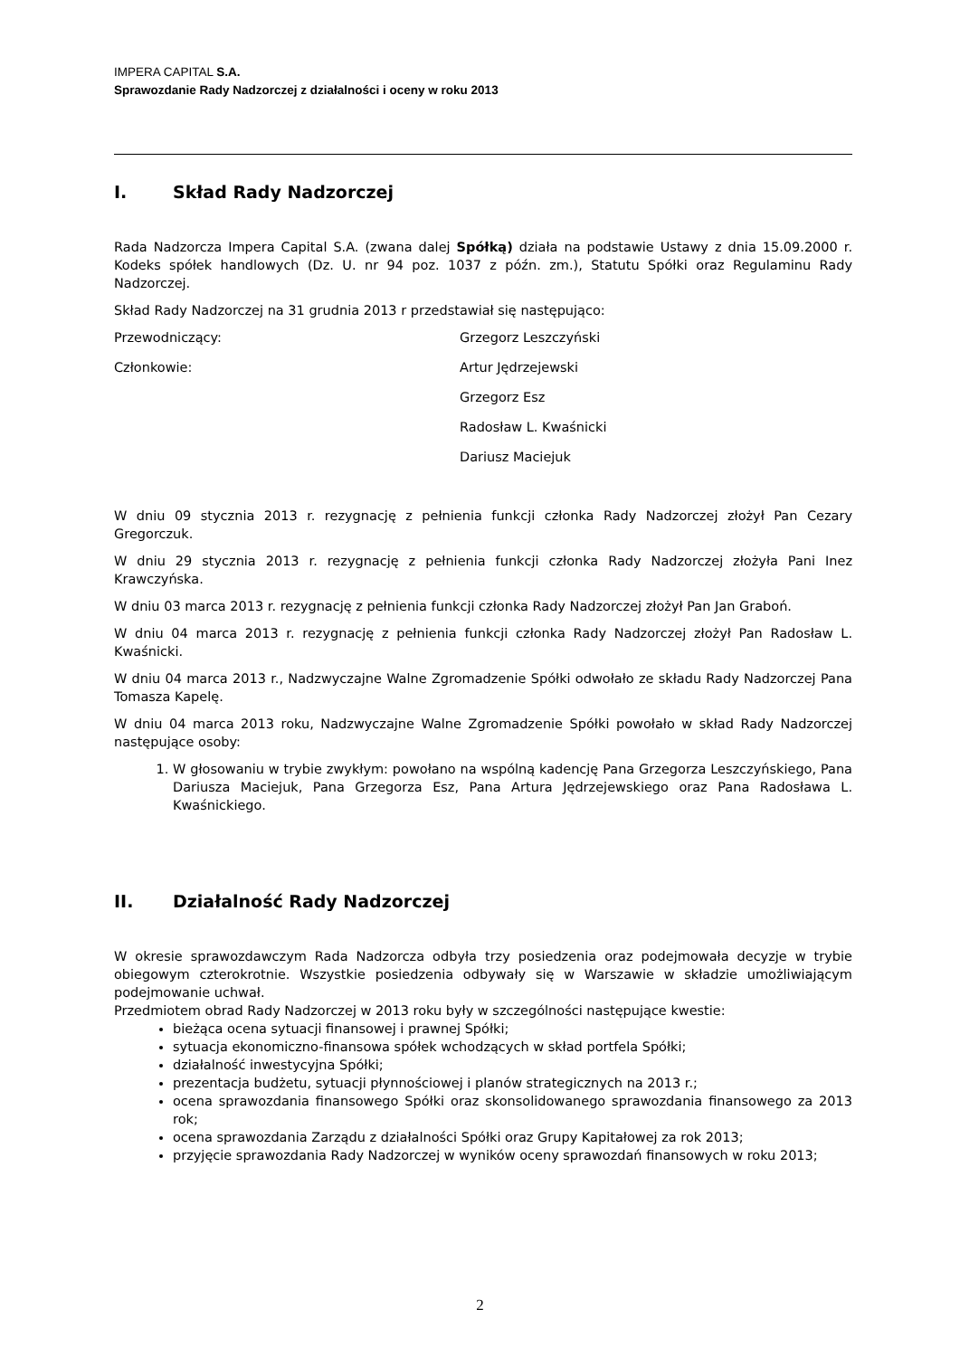IMPERA CAPITAL S.A.
Sprawozdanie Rady Nadzorczej z działalności i oceny w roku 2013
I. Skład Rady Nadzorczej
Rada Nadzorcza Impera Capital S.A. (zwana dalej Spółką) działa na podstawie Ustawy z dnia 15.09.2000 r. Kodeks spółek handlowych (Dz. U. nr 94 poz. 1037 z późn. zm.), Statutu Spółki oraz Regulaminu Rady Nadzorczej.
Skład Rady Nadzorczej na 31 grudnia 2013 r przedstawiał się następująco:
Przewodniczący: Grzegorz Leszczyński
Członkowie: Artur Jędrzejewski
Grzegorz Esz
Radosław L. Kwaśnicki
Dariusz Maciejuk
W dniu 09 stycznia 2013 r. rezygnację z pełnienia funkcji członka Rady Nadzorczej złożył Pan Cezary Gregorczuk.
W dniu 29 stycznia 2013 r. rezygnację z pełnienia funkcji członka Rady Nadzorczej złożyła Pani Inez Krawczyńska.
W dniu 03 marca 2013 r. rezygnację z pełnienia funkcji członka Rady Nadzorczej złożył Pan Jan Graboń.
W dniu 04 marca 2013 r. rezygnację z pełnienia funkcji członka Rady Nadzorczej złożył Pan Radosław L. Kwaśnicki.
W dniu 04 marca 2013 r., Nadzwyczajne Walne Zgromadzenie Spółki odwołało ze składu Rady Nadzorczej Pana Tomasza Kapelę.
W dniu 04 marca 2013 roku, Nadzwyczajne Walne Zgromadzenie Spółki powołało w skład Rady Nadzorczej następujące osoby:
1. W głosowaniu w trybie zwykłym: powołano na wspólną kadencję Pana Grzegorza Leszczyńskiego, Pana Dariusza Maciejuk, Pana Grzegorza Esz, Pana Artura Jędrzejewskiego oraz Pana Radosława L. Kwaśnickiego.
II. Działalność Rady Nadzorczej
W okresie sprawozdawczym Rada Nadzorcza odbyła trzy posiedzenia oraz podejmowała decyzje w trybie obiegowym czterokrotnie. Wszystkie posiedzenia odbywały się w Warszawie w składzie umożliwiającym podejmowanie uchwał.
Przedmiotem obrad Rady Nadzorczej w 2013 roku były w szczególności następujące kwestie:
bieżąca ocena sytuacji finansowej i prawnej Spółki;
sytuacja ekonomiczno-finansowa spółek wchodzących w skład portfela Spółki;
działalność inwestycyjna Spółki;
prezentacja budżetu, sytuacji płynnościowej i planów strategicznych na 2013 r.;
ocena sprawozdania finansowego Spółki oraz skonsolidowanego sprawozdania finansowego za 2013 rok;
ocena sprawozdania Zarządu z działalności Spółki oraz Grupy Kapitałowej za rok 2013;
przyjęcie sprawozdania Rady Nadzorczej w wyników oceny sprawozdań finansowych w roku 2013;
2